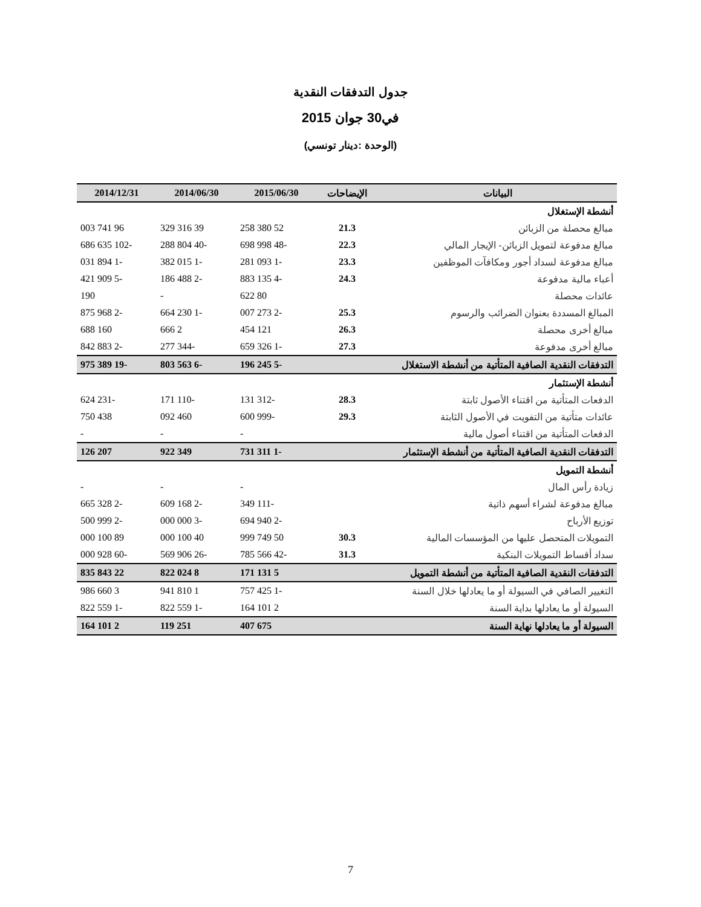جدول التدفقات النقدية
في30 جوان 2015
(الوحدة :دينار تونسي)
| البيانات | الإيضاحات | 2015/06/30 | 2014/06/30 | 2014/12/31 |
| --- | --- | --- | --- | --- |
| أنشطة الإستغلال | | | | |
| مبالغ محصلة من الزبائن | 21.3 | 52 380 258 | 39 316 329 | 96 741 003 |
| مبالغ مدفوعة لتمويل الزبائن- الإيجار المالي | 22.3 | -48 998 698 | -40 804 288 | -102 635 686 |
| مبالغ مدفوعة لسداد أجور ومكافآت الموظفين | 23.3 | -1 093 281 | -1 015 382 | -1 894 031 |
| أعباء مالية مدفوعة | 24.3 | -4 135 883 | -2 488 186 | -5 909 421 |
| عائدات محصلة | | 80 622 | - | 190 |
| المبالغ المسددة بعنوان الضرائب والرسوم | 25.3 | -2 273 007 | -1 230 664 | -2 968 875 |
| مبالغ أخرى محصلة | 26.3 | 121 454 | 2 666 | 160 688 |
| مبالغ أخرى مدفوعة | 27.3 | -1 326 659 | -344 277 | -2 883 842 |
| التدفقات النقدية الصافية المتأتية من أنشطة الاستغلال | | -5 245 196 | -6 563 803 | -19 389 975 |
| أنشطة الإستثمار | | | | |
| الدفعات المتأتية من اقتناء الأصول ثابتة | 28.3 | -312 131 | -110 171 | -231 624 |
| عائدات متأتية من التفويت في الأصول الثابتة | 29.3 | -999 600 | 460 092 | 438 750 |
| الدفعات المتأتية من اقتناء أصول مالية | | - | - | - |
| التدفقات النقدية الصافية المتأتية من أنشطة الإستثمار | | -1 311 731 | 349 922 | 207 126 |
| أنشطة التمويل | | | | |
| زيادة رأس المال | | - | - | - |
| مبالغ مدفوعة لشراء أسهم ذاتية | | -111 349 | -2 168 609 | -2 328 665 |
| توزيع الأرباح | | -2 940 694 | -3 000 000 | -2 999 500 |
| التمويلات المتحصل عليها من المؤسسات المالية | 30.3 | 50 749 999 | 40 100 000 | 89 100 000 |
| سداد أقساط التمويلات البنكية | 31.3 | -42 566 785 | -26 906 569 | -60 928 000 |
| التدفقات النقدية الصافية المتأتية من أنشطة التمويل | | 5 131 171 | 8 024 822 | 22 843 835 |
| التغيير الصافي في السيولة أو ما يعادلها خلال السنة | | -1 425 757 | 1 810 941 | 3 660 986 |
| السيولة أو ما يعادلها بداية السنة | | 2 101 164 | -1 559 822 | -1 559 822 |
| السيولة أو ما يعادلها نهاية السنة | | 675 407 | 251 119 | 2 101 164 |
7